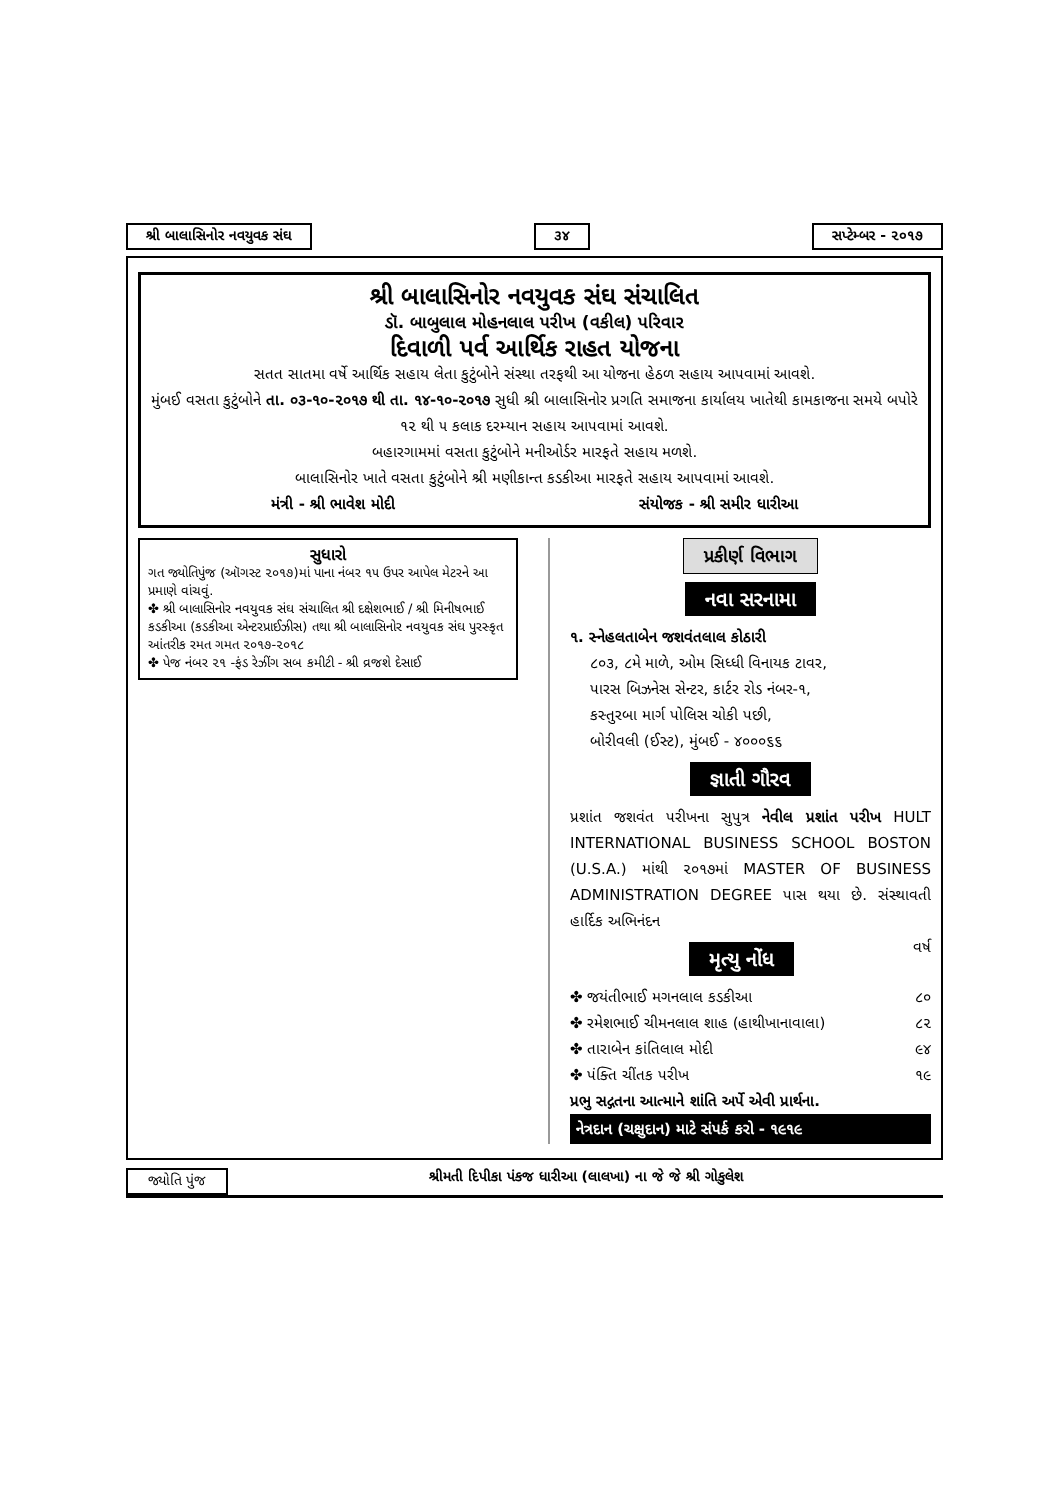શ્રી બાલાસિનોર નવયુવક સંઘ ૩૪ સપ્ટેમ્બર - ૨૦૧૭
શ્રી બાલાસિનોર નવયુવક સંઘ સંચાલિત
ડૉ. બાબુલાલ મોહનલાલ પરીખ (વકીલ) પરિવાર
દિવાળી પર્વ આર્થિક રાહત યોજના
સતત સાતમા વર્ષે આર્થિક સહાય લેતા કુટુંબોને સંસ્થા તરફથી આ યોજના હેઠળ સહાય આપવામાં આવશે.
મુંબઈ વસતા કુટુંબોને તા. ૦૩-૧૦-૨૦૧૭ થી તા. ૧૪-૧૦-૨૦૧૭ સુધી શ્રી બાલાસિનોર પ્રગતિ સમાજના કાર્યાલય ખાતેથી કામકાજના સમયે બપોરે ૧૨ થી ૫ કલાક દરમ્યાન સહાય આપવામાં આવશે.
બહારગામમાં વસતા કુટુંબોને મનીઓર્ડર મારફતે સહાય મળશે.
બાલાસિનોર ખાતે વસતા કુટુંબોને શ્રી મણીકાન્ત કડકીઆ મારફતે સહાય આપવામાં આવશે.
મંત્રી - શ્રી ભાવેશ મોદી સંયોજક - શ્રી સમીર ધારીઆ
સુધારો
ગત જ્યોતિપુંજ (ઑગસ્ટ ૨૦૧૭)માં પાના નંબર ૧૫ ઉપર આપેલ મેટરને આ પ્રમાણે વાંચવું.
✤ શ્રી બાલાસિનોર નવયુવક સંઘ સંચાલિત શ્રી દક્ષેશભાઈ / શ્રી મિનીષભાઈ કડકીઆ (કડકીઆ એન્ટરપ્રાઈઝીસ) તથા શ્રી બાલાસિનોર નવયુવક સંઘ પુરસ્કૃત આંતરીક રમત ગમત ૨૦૧૭-૨૦૧૮
✤ પેજ નંબર ૨૧ -ફંડ રેઝીંગ સબ કમીટી - શ્રી વ્રજશે દેસાઈ
પ્રકીર્ણ વિભાગ
નવા સરનામા
૧. સ્નેહલતાબેન જશવંતલાલ કોઠારી
૮૦૩, ૮મે માળે, ઓમ સિધ્ધી વિનાયક ટાવર,
પારસ બિઝનેસ સેન્ટર, કાર્ટર રોડ નંબર-૧,
કસ્તુરબા માર્ગ પોલિસ ચોકી પછી,
બોરીવલી (ઈસ્ટ), મુંબઈ - ૪૦૦૦૬૬
જ્ઞાતી ગૌરવ
પ્રશાંત જશવંત પરીખના સુપુત્ર નેવીલ પ્રશાંત પરીખ HULT INTERNATIONAL BUSINESS SCHOOL BOSTON (U.S.A.) માંથી ૨૦૧૭માં MASTER OF BUSINESS ADMINISTRATION DEGREE પાસ થયા છે. સંસ્થાવતી હાર્દિક અભિનંદન
મૃત્યુ નોંધ વર્ષ
✤ જયંતીભાઈ મગનલાલ કડકીઆ ૮૦
✤ રમેશભાઈ ચીમનલાલ શાહ (હાથીખાનાવાલા) ૮૨
✤ તારાબેન કાંતિલાલ મોદી ૯૪
✤ પંક્તિ ચીંતક પરીખ ૧૯
પ્રભુ સદ્ગતના આત્માને શાંતિ અર્પે એવી પ્રાર્થના.
નેત્રદાન (ચક્ષુદાન) માટે સંપર્ક કરો - ૧૯૧૯
જ્યોતિ પુંજ શ્રીમતી દિપીકા પંકજ ધારીઆ (લાલખા) ના જે જે શ્રી ગોકુલેશ